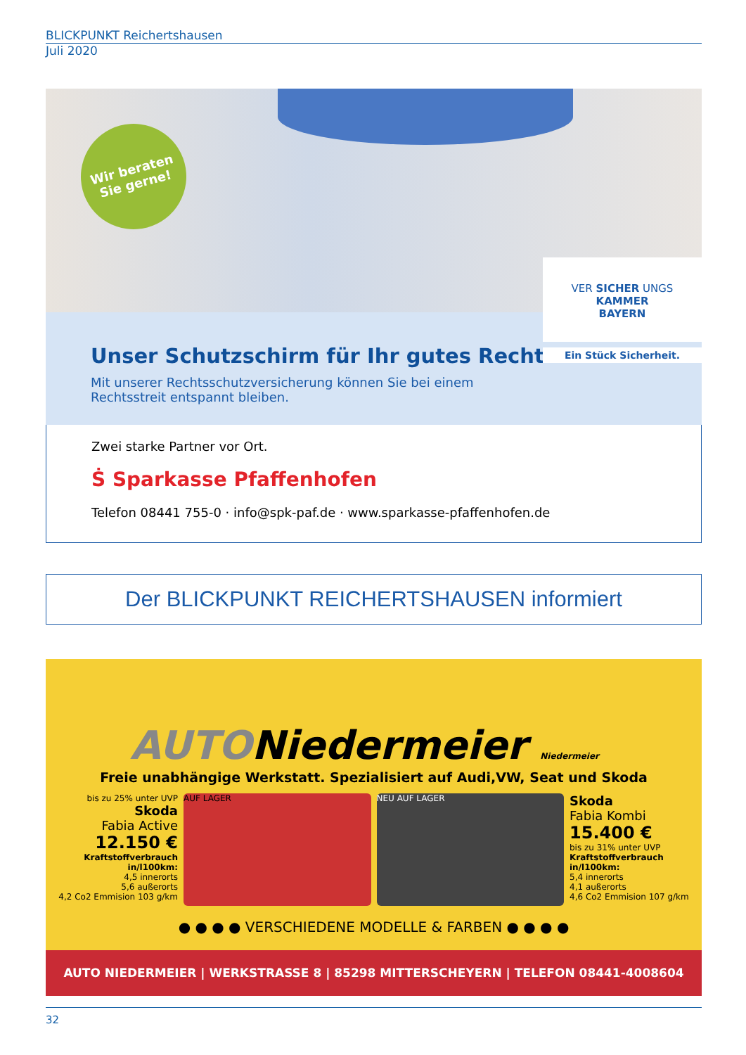BLICKPUNKT Reichertshausen
Juli 2020
Wir beraten
Sie gerne!
VER SICHER UNGS
KAMMER
BAYERN
Ein Stück Sicherheit.
Unser Schutzschirm für Ihr gutes Recht.
Mit unserer Rechtsschutzversicherung können Sie bei einem Rechtsstreit entspannt bleiben.
Zwei starke Partner vor Ort.
Ṡ Sparkasse Pfaffenhofen
Telefon 08441 755-0 · info@spk-paf.de · www.sparkasse-pfaffenhofen.de
Der BLICKPUNKT REICHERTSHAUSEN informiert
AUTONiedermeier Niedermeier
Freie unabhängige Werkstatt. Spezialisiert auf Audi,VW, Seat und Skoda
bis zu 25% unter UVP
Skoda
Fabia Active
12.150 €
Kraftstoffverbrauch in/l100km:
4,5 innerorts
5,6 außerorts
4,2 Co2 Emmision 103 g/km
AUF LAGER NEU AUF LAGER
Skoda
Fabia Kombi
15.400 €
bis zu 31% unter UVP
Kraftstoffverbrauch in/l100km:
5,4 innerorts
4,1 außerorts
4,6 Co2 Emmision 107 g/km
● ● ● ● VERSCHIEDENE MODELLE & FARBEN ● ● ● ●
AUTO NIEDERMEIER | WERKSTRASSE 8 | 85298 MITTERSCHEYERN | TELEFON 08441-4008604
32